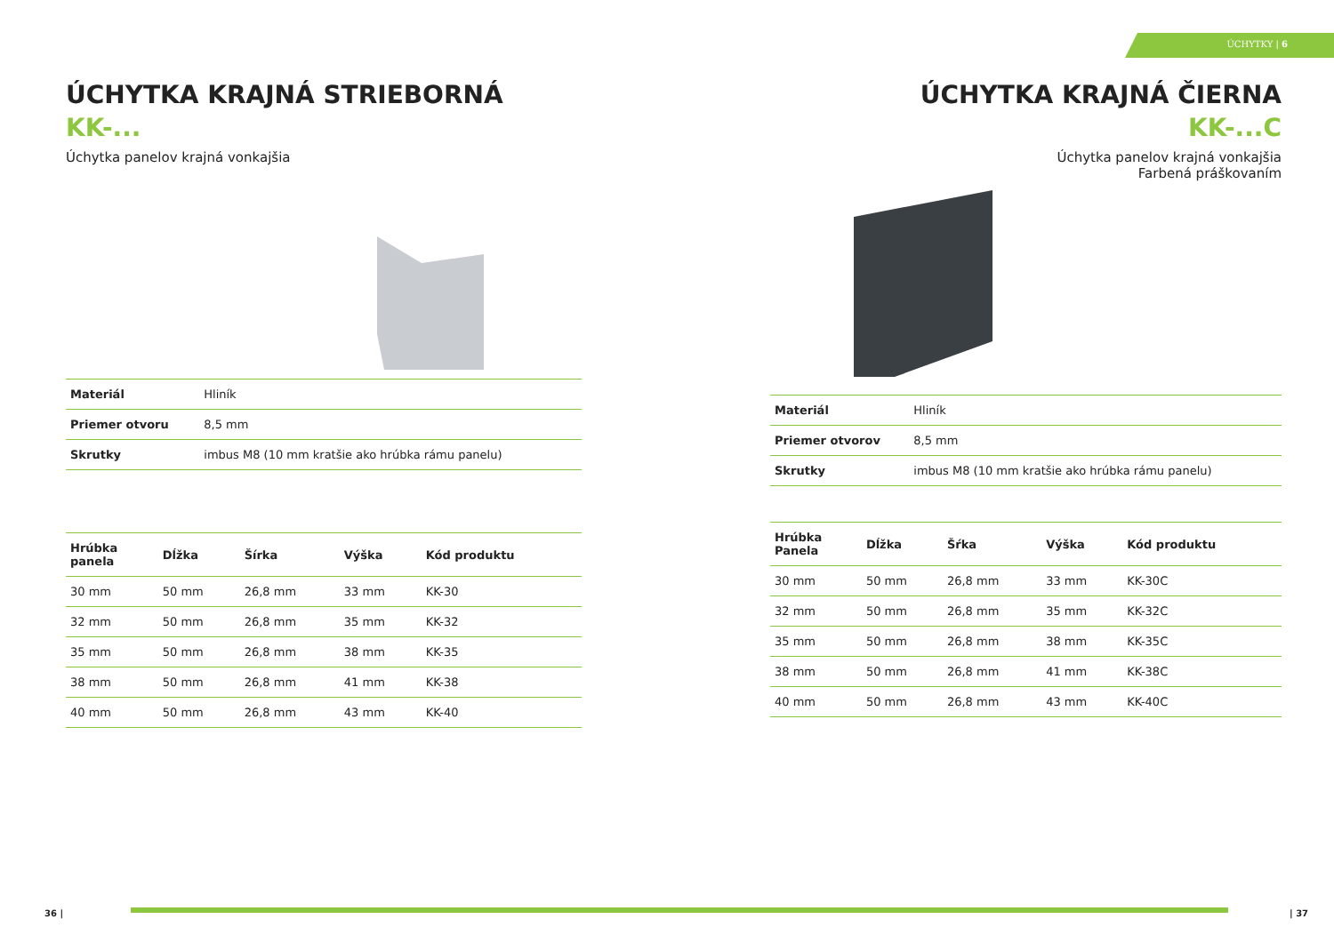ÚCHYTKY | 6
ÚCHYTKA KRAJNÁ STRIEBORNÁ
KK-...
Úchytka panelov krajná vonkajšia
| Materiál | Hliník |
| Priemer otvoru | 8,5 mm |
| Skrutky | imbus M8 (10 mm kratšie ako hrúbka rámu panelu) |
| Hrúbka panela | Dĺžka | Šírka | Výška | Kód produktu |
| --- | --- | --- | --- | --- |
| 30 mm | 50 mm | 26,8 mm | 33 mm | KK-30 |
| 32 mm | 50 mm | 26,8 mm | 35 mm | KK-32 |
| 35 mm | 50 mm | 26,8 mm | 38 mm | KK-35 |
| 38 mm | 50 mm | 26,8 mm | 41 mm | KK-38 |
| 40 mm | 50 mm | 26,8 mm | 43 mm | KK-40 |
ÚCHYTKA KRAJNÁ ČIERNA
KK-...C
Úchytka panelov krajná vonkajšia
Farbená práškovaním
| Materiál | Hliník |
| Priemer otvorov | 8,5 mm |
| Skrutky | imbus M8 (10 mm kratšie ako hrúbka rámu panelu) |
| Hrúbka Panela | Dĺžka | Šŕka | Výška | Kód produktu |
| --- | --- | --- | --- | --- |
| 30 mm | 50 mm | 26,8 mm | 33 mm | KK-30C |
| 32 mm | 50 mm | 26,8 mm | 35 mm | KK-32C |
| 35 mm | 50 mm | 26,8 mm | 38 mm | KK-35C |
| 38 mm | 50 mm | 26,8 mm | 41 mm | KK-38C |
| 40 mm | 50 mm | 26,8 mm | 43 mm | KK-40C |
36 | | 37